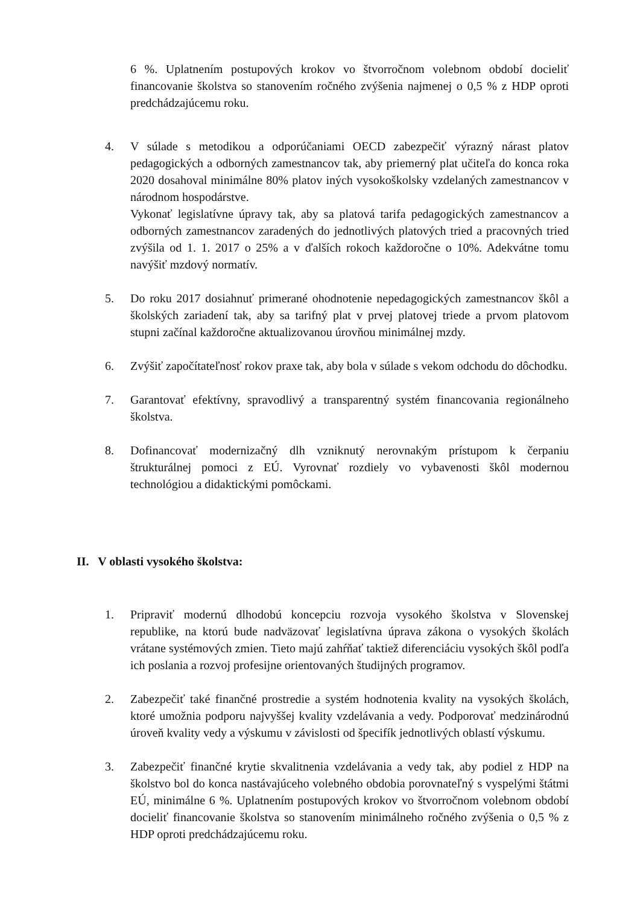6 %. Uplatnením postupových krokov vo štvorročnom volebnom období docieliť financovanie školstva so stanovením ročného zvýšenia najmenej o 0,5 % z HDP oproti predchádzajúcemu roku.
4. V súlade s metodikou a odporúčaniami OECD zabezpečiť výrazný nárast platov pedagogických a odborných zamestnancov tak, aby priemerný plat učiteľa do konca roka 2020 dosahoval minimálne 80% platov iných vysokoškolsky vzdelaných zamestnancov v národnom hospodárstve.
Vykonať legislatívne úpravy tak, aby sa platová tarifa pedagogických zamestnancov a odborných zamestnancov zaradených do jednotlivých platových tried a pracovných tried zvýšila od 1. 1. 2017 o 25% a v ďalších rokoch každoročne o 10%. Adekvátne tomu navýšiť mzdový normatív.
5. Do roku 2017 dosiahnuť primerané ohodnotenie nepedagogických zamestnancov škôl a školských zariadení tak, aby sa tarifný plat v prvej platovej triede a prvom platovom stupni začínal každoročne aktualizovanou úrovňou minimálnej mzdy.
6. Zvýšiť započítateľnosť rokov praxe tak, aby bola v súlade s vekom odchodu do dôchodku.
7. Garantovať efektívny, spravodlivý a transparentný systém financovania regionálneho školstva.
8. Dofinancovať modernizačný dlh vzniknutý nerovnakým prístupom k čerpaniu štrukturálnej pomoci z EÚ. Vyrovnať rozdiely vo vybavenosti škôl modernou technológiou a didaktickými pomôckami.
II. V oblasti vysokého školstva:
1. Pripraviť modernú dlhodobú koncepciu rozvoja vysokého školstva v Slovenskej republike, na ktorú bude nadväzovať legislatívna úprava zákona o vysokých školách vrátane systémových zmien. Tieto majú zahŕňať taktiež diferenciáciu vysokých škôl podľa ich poslania a rozvoj profesijne orientovaných študijných programov.
2. Zabezpečiť také finančné prostredie a systém hodnotenia kvality na vysokých školách, ktoré umožnia podporu najvyššej kvality vzdelávania a vedy. Podporovať medzinárodnú úroveň kvality vedy a výskumu v závislosti od špecifík jednotlivých oblastí výskumu.
3. Zabezpečiť finančné krytie skvalitnenia vzdelávania a vedy tak, aby podiel z HDP na školstvo bol do konca nastávajúceho volebného obdobia porovnateľný s vyspelými štátmi EÚ, minimálne 6 %. Uplatnením postupových krokov vo štvorročnom volebnom období docieliť financovanie školstva so stanovením minimálneho ročného zvýšenia o 0,5 % z HDP oproti predchádzajúcemu roku.